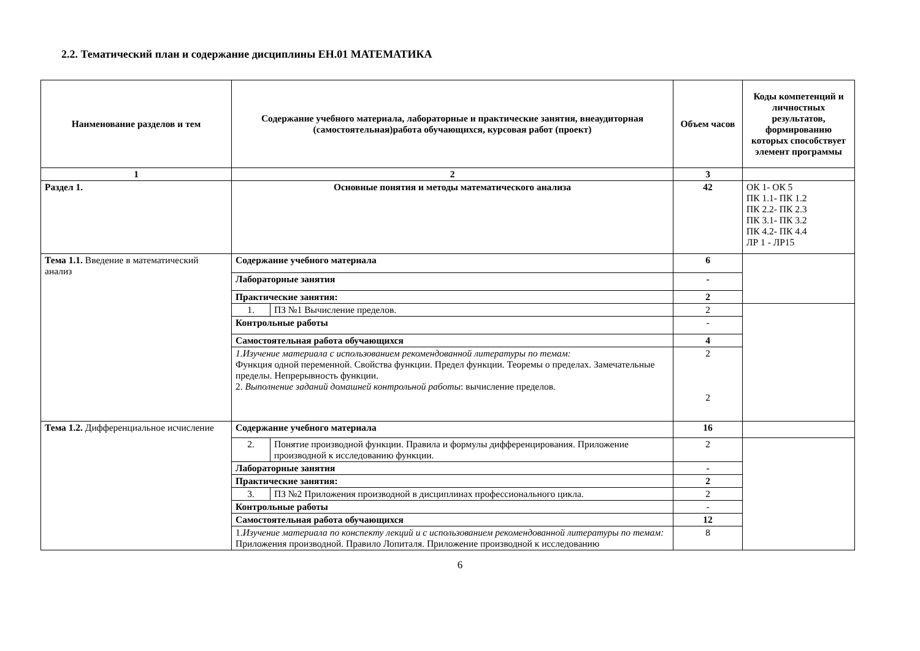2.2. Тематический план и содержание дисциплины ЕН.01 МАТЕМАТИКА
| Наименование разделов и тем | Содержание учебного материала, лабораторные и практические занятия, внеаудиторная (самостоятельная)работа обучающихся, курсовая работ (проект) | | Объем часов | Коды компетенций и личностных результатов, формированию которых способствует элемент программы |
| --- | --- | --- | --- | --- |
| 1 | 2 | | 3 | |
| Раздел 1. | Основные понятия и методы математического анализа | | 42 | ОК 1- ОК 5 ПК 1.1- ПК 1.2 ПК 2.2- ПК 2.3 ПК 3.1- ПК 3.2 ПК 4.2- ПК 4.4 ЛР 1 - ЛР15 |
| Тема 1.1. Введение в математический анализ | Содержание учебного материала | | 6 | |
| | Лабораторные занятия | | - | |
| | Практические занятия: | | 2 | |
| | 1. | ПЗ №1 Вычисление пределов. | 2 | |
| | Контрольные работы | | - | |
| | Самостоятельная работа обучающихся | | 4 | |
| | 1.Изучение материала с использованием рекомендованной литературы по темам: Функция одной переменной. Свойства функции. Предел функции. Теоремы о пределах. Замечательные пределы. Непрерывность функции. 2. Выполнение заданий домашней контрольной работы : вычисление пределов. | | 2 2 | |
| Тема 1.2. Дифференциальное исчисление | Содержание учебного материала | | 16 | |
| | 2. | Понятие производной функции. Правила и формулы дифференцирования. Приложение производной к исследованию функции. | 2 | |
| | Лабораторные занятия | | - | |
| | Практические занятия: | | 2 | |
| | 3. | ПЗ №2 Приложения производной в дисциплинах профессионального цикла. | 2 | |
| | Контрольные работы | | - | |
| | Самостоятельная работа обучающихся | | 12 | |
| | 1. Изучение материала по конспекту лекций и с использованием рекомендованной литературы по темам: Приложения производной. Правило Лопиталя. Приложение производной к исследованию | | 8 | |
6